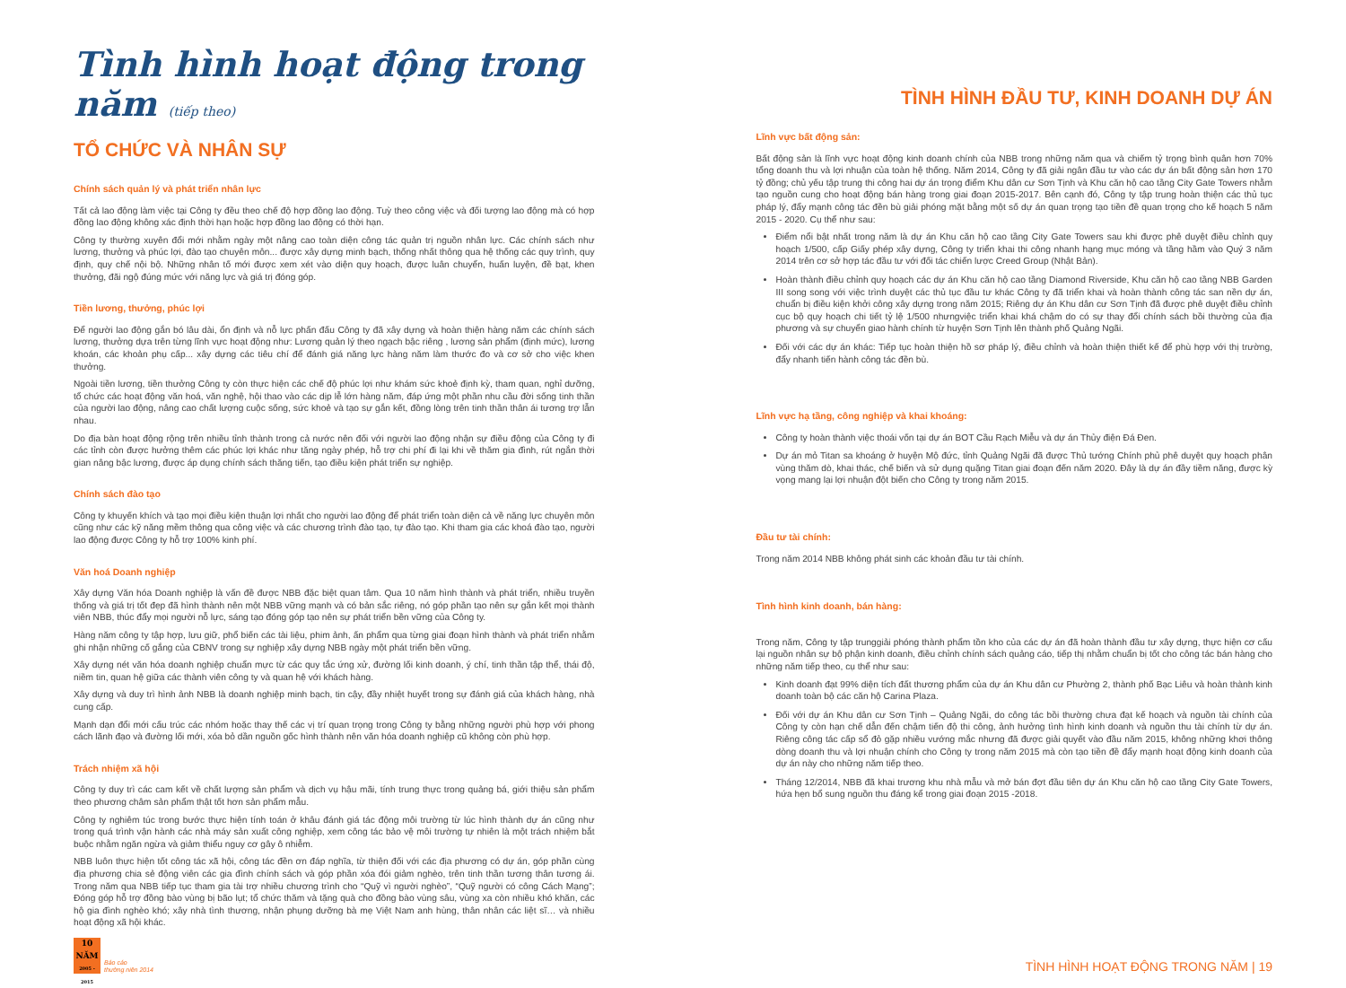Tình hình hoạt động trong năm (tiếp theo)
TỔ CHỨC VÀ NHÂN SỰ
Chính sách quản lý và phát triển nhân lực
Tất cả lao động làm việc tại Công ty đều theo chế độ hợp đồng lao động. Tuỳ theo công việc và đối tượng lao động mà có hợp đồng lao động không xác định thời hạn hoặc hợp đồng lao động có thời hạn.
Công ty thường xuyên đổi mới nhằm ngày một nâng cao toàn diện công tác quản trị nguồn nhân lực. Các chính sách như lương, thưởng và phúc lợi, đào tạo chuyên môn... được xây dựng minh bạch, thống nhất thông qua hệ thống các quy trình, quy định, quy chế nội bộ. Những nhân tố mới được xem xét vào diện quy hoạch, được luân chuyển, huấn luyện, đề bạt, khen thưởng, đãi ngộ đúng mức với năng lực và giá trị đóng góp.
Tiền lương, thưởng, phúc lợi
Để người lao động gắn bó lâu dài, ổn định và nỗ lực phấn đấu Công ty đã xây dựng và hoàn thiện hàng năm các chính sách lương, thưởng dựa trên từng lĩnh vực hoạt động như: Lương quản lý theo ngạch bậc riêng , lương sản phẩm (định mức), lương khoán, các khoản phụ cấp... xây dựng các tiêu chí để đánh giá năng lực hàng năm làm thước đo và cơ sở cho việc khen thưởng.
Ngoài tiền lương, tiền thưởng Công ty còn thực hiện các chế độ phúc lợi như khám sức khoẻ định kỳ, tham quan, nghỉ dưỡng, tổ chức các hoạt động văn hoá, văn nghệ, hội thao vào các dịp lễ lớn hàng năm, đáp ứng một phần nhu cầu đời sống tinh thần của người lao động, nâng cao chất lượng cuộc sống, sức khoẻ và tạo sự gắn kết, đồng lòng trên tinh thần thân ái tương trợ lẫn nhau.
Do địa bàn hoạt động rộng trên nhiều tỉnh thành trong cả nước nên đối với người lao động nhận sự điều động của Công ty đi các tỉnh còn được hưởng thêm các phúc lợi khác như tăng ngày phép, hỗ trợ chi phí đi lại khi về thăm gia đình, rút ngắn thời gian nâng bậc lương, được áp dụng chính sách thăng tiến, tạo điều kiện phát triển sự nghiệp.
Chính sách đào tạo
Công ty khuyến khích và tạo mọi điều kiện thuận lợi nhất cho người lao động để phát triển toàn diện cả về năng lực chuyên môn cũng như các kỹ năng mềm thông qua công việc và các chương trình đào tạo, tự đào tạo. Khi tham gia các khoá đào tạo, người lao động được Công ty hỗ trợ 100% kinh phí.
Văn hoá Doanh nghiệp
Xây dựng Văn hóa Doanh nghiệp là vấn đề được NBB đặc biệt quan tâm. Qua 10 năm hình thành và phát triển, nhiều truyền thống và giá trị tốt đẹp đã hình thành nên một NBB vững mạnh và có bản sắc riêng, nó góp phần tạo nên sự gắn kết mọi thành viên NBB, thúc đẩy mọi người nỗ lực, sáng tạo đóng góp tạo nên sự phát triển bền vững của Công ty.
Hàng năm công ty tập hợp, lưu giữ, phổ biến các tài liệu, phim ảnh, ấn phẩm qua từng giai đoạn hình thành và phát triển nhằm ghi nhận những cố gắng của CBNV trong sự nghiệp xây dựng NBB ngày một phát triển bền vững.
Xây dựng nét văn hóa doanh nghiệp chuẩn mực từ các quy tắc ứng xử, đường lối kinh doanh, ý chí, tinh thần tập thể, thái độ, niềm tin, quan hệ giữa các thành viên công ty và quan hệ với khách hàng.
Xây dựng và duy trì hình ảnh NBB là doanh nghiệp minh bạch, tin cậy, đầy nhiệt huyết trong sự đánh giá của khách hàng, nhà cung cấp.
Mạnh dạn đổi mới cấu trúc các nhóm hoặc thay thế các vị trí quan trọng trong Công ty bằng những người phù hợp với phong cách lãnh đạo và đường lối mới, xóa bỏ dần nguồn gốc hình thành nên văn hóa doanh nghiệp cũ không còn phù hợp.
Trách nhiệm xã hội
Công ty duy trì các cam kết về chất lượng sản phẩm và dịch vụ hậu mãi, tính trung thực trong quảng bá, giới thiệu sản phẩm theo phương châm sản phẩm thật tốt hơn sản phẩm mẫu.
Công ty nghiêm túc trong bước thực hiện tính toán ở khâu đánh giá tác động môi trường từ lúc hình thành dự án cũng như trong quá trình vận hành các nhà máy sản xuất công nghiệp, xem công tác bảo vệ môi trường tự nhiên là một trách nhiệm bắt buộc nhằm ngăn ngừa và giảm thiểu nguy cơ gây ô nhiễm.
NBB luôn thực hiện tốt công tác xã hội, công tác đền ơn đáp nghĩa, từ thiện đối với các địa phương có dự án, góp phần cùng địa phương chia sẻ động viên các gia đình chính sách và góp phần xóa đói giảm nghèo, trên tinh thần tương thân tương ái. Trong năm qua NBB tiếp tục tham gia tài trợ nhiều chương trình cho “Quỹ vì người nghèo”, “Quỹ người có công Cách Mạng”; Đóng góp hỗ trợ đồng bào vùng bị bão lụt; tổ chức thăm và tặng quà cho đồng bào vùng sâu, vùng xa còn nhiều khó khăn, các hộ gia đình nghèo khó; xây nhà tình thương, nhận phụng dưỡng bà mẹ Việt Nam anh hùng, thân nhân các liệt sĩ… và nhiều hoạt động xã hội khác.
TÌNH HÌNH ĐẦU TƯ, KINH DOANH DỰ ÁN
Lĩnh vực bất động sản:
Bất động sản là lĩnh vực hoạt động kinh doanh chính của NBB trong những năm qua và chiếm tỷ trọng bình quân hơn 70% tổng doanh thu và lợi nhuận của toàn hệ thống. Năm 2014, Công ty đã giải ngân đầu tư vào các dự án bất động sản hơn 170 tỷ đồng; chủ yếu tập trung thi công hai dự án trọng điểm Khu dân cư Sơn Tịnh và Khu căn hộ cao tầng City Gate Towers nhằm tạo nguồn cung cho hoạt động bán hàng trong giai đoạn 2015-2017. Bên cạnh đó, Công ty tập trung hoàn thiện các thủ tục pháp lý, đẩy mạnh công tác đền bù giải phóng mặt bằng một số dự án quan trọng tạo tiền đề quan trọng cho kế hoạch 5 năm 2015 - 2020. Cụ thể như sau:
Điểm nổi bật nhất trong năm là dự án Khu căn hộ cao tầng City Gate Towers sau khi được phê duyệt điều chỉnh quy hoạch 1/500, cấp Giấy phép xây dựng, Công ty triển khai thi công nhanh hạng mục móng và tầng hầm vào Quý 3 năm 2014 trên cơ sở hợp tác đầu tư với đối tác chiến lược Creed Group (Nhật Bản).
Hoàn thành điều chỉnh quy hoạch các dự án Khu căn hộ cao tầng Diamond Riverside, Khu căn hộ cao tầng NBB Garden III song song với việc trình duyệt các thủ tục đầu tư khác Công ty đã triển khai và hoàn thành công tác san nền dự án, chuẩn bị điều kiện khởi công xây dựng trong năm 2015; Riêng dự án Khu dân cư Sơn Tịnh đã được phê duyệt điều chỉnh cục bộ quy hoạch chi tiết tỷ lệ 1/500 nhưngviệc triển khai khá chậm do có sự thay đổi chính sách bồi thường của địa phương và sự chuyển giao hành chính từ huyện Sơn Tịnh lên thành phố Quảng Ngãi.
Đối với các dự án khác: Tiếp tục hoàn thiện hồ sơ pháp lý, điều chỉnh và hoàn thiện thiết kế để phù hợp với thị trường, đẩy nhanh tiến hành công tác đền bù.
Lĩnh vực hạ tầng, công nghiệp và khai khoáng:
Công ty hoàn thành việc thoái vốn tại dự án BOT Cầu Rạch Miễu và dự án Thủy điện Đá Đen.
Dự án mỏ Titan sa khoáng ở huyện Mộ đức, tỉnh Quảng Ngãi đã được Thủ tướng Chính phủ phê duyệt quy hoạch phân vùng thăm dò, khai thác, chế biến và sử dụng quặng Titan giai đoạn đến năm 2020. Đây là dự án đầy tiềm năng, được kỳ vọng mang lại lợi nhuận đột biến cho Công ty trong năm 2015.
Đầu tư tài chính:
Trong năm 2014 NBB không phát sinh các khoản đầu tư tài chính.
Tình hình kinh doanh, bán hàng:
Trong năm, Công ty tập trunggiải phóng thành phẩm tồn kho của các dự án đã hoàn thành đầu tư xây dựng, thực hiện cơ cấu lại nguồn nhân sự bộ phận kinh doanh, điều chỉnh chính sách quảng cáo, tiếp thị nhằm chuẩn bị tốt cho công tác bán hàng cho những năm tiếp theo, cụ thể như sau:
Kinh doanh đạt 99% diện tích đất thương phẩm của dự án Khu dân cư Phường 2, thành phố Bạc Liêu và hoàn thành kinh doanh toàn bộ các căn hộ Carina Plaza.
Đối với dự án Khu dân cư Sơn Tịnh – Quảng Ngãi, do công tác bồi thường chưa đạt kế hoạch và nguồn tài chính của Công ty còn hạn chế dẫn đến chậm tiến độ thi công, ảnh hưởng tình hình kinh doanh và nguồn thu tài chính từ dự án. Riêng công tác cấp sổ đỏ gặp nhiều vướng mắc nhưng đã được giải quyết vào đầu năm 2015, không những khơi thông dòng doanh thu và lợi nhuận chính cho Công ty trong năm 2015 mà còn tạo tiền đề đẩy mạnh hoạt động kinh doanh của dự án này cho những năm tiếp theo.
Tháng 12/2014, NBB đã khai trương khu nhà mẫu và mở bán đợt đầu tiên dự án Khu căn hộ cao tầng City Gate Towers, hứa hẹn bổ sung nguồn thu đáng kể trong giai đoạn 2015 -2018.
10
NĂM
2005 - 2015
Báo cáo
thường niên 2014
TÌNH HÌNH HOẠT ĐỘNG TRONG NĂM | 19